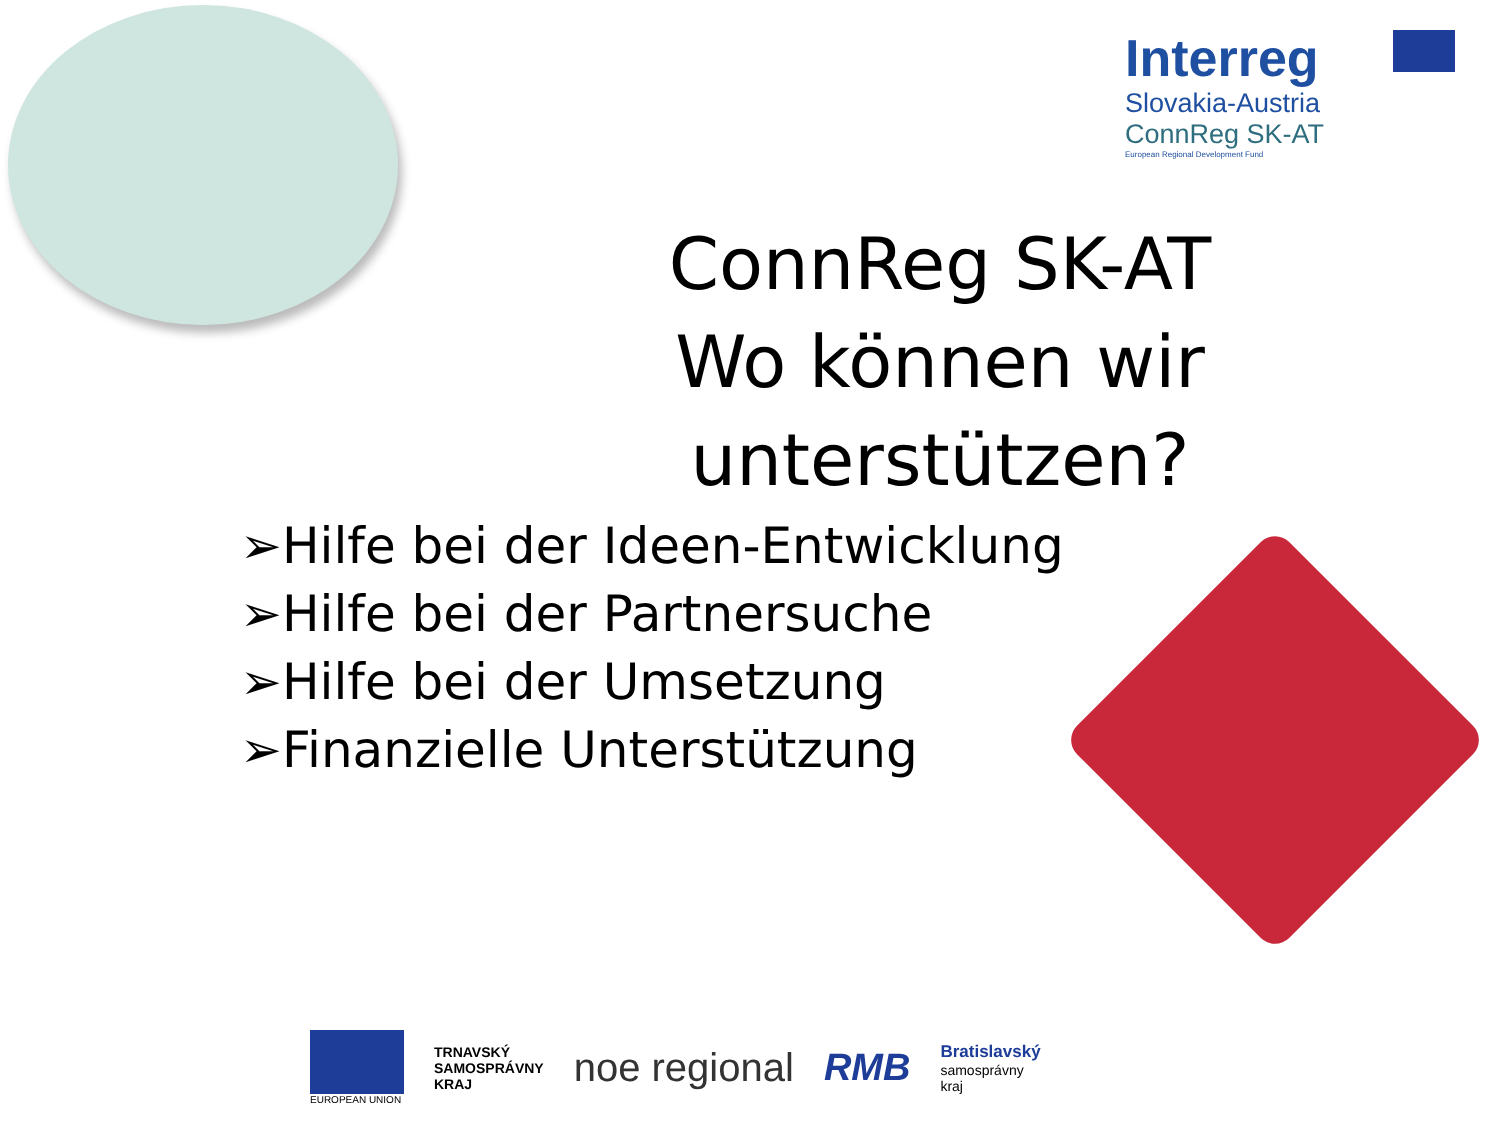Interreg
Slovakia-Austria
ConnReg SK-AT
European Regional Development Fund
ConnReg SK-AT
Wo können wir unterstützen?
➢Hilfe bei der Ideen-Entwicklung
➢Hilfe bei der Partnersuche
➢Hilfe bei der Umsetzung
➢Finanzielle Unterstützung
EUROPEAN UNION
TRNAVSKÝ
SAMOSPRÁVNY
KRAJ
noe regional RMB
Bratislavský
samosprávny
kraj